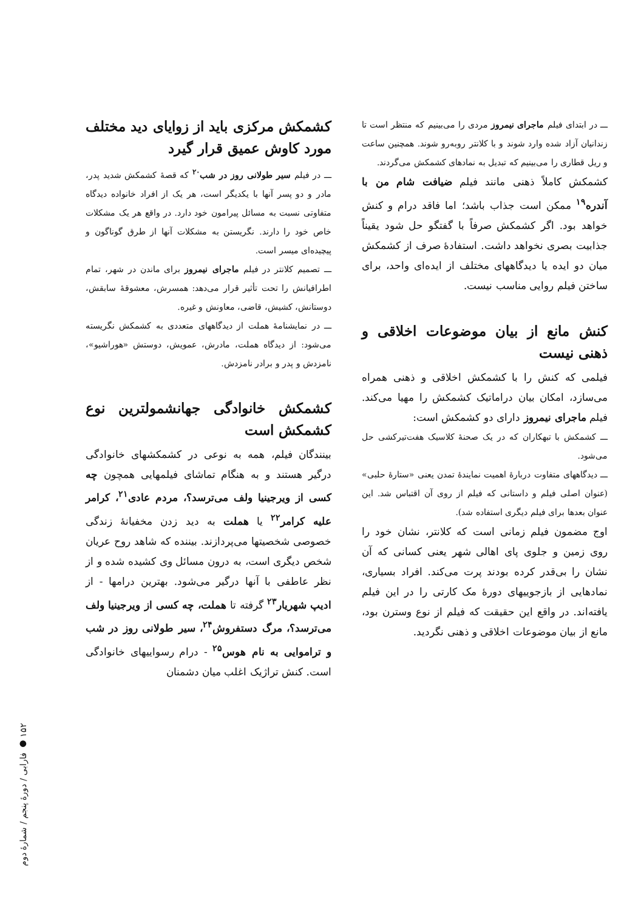ـــ در ابتدای فیلم ماجرای نیمروز مردی را می‌بینیم که منتظر است تا زندانیان آزاد شده وارد شوند و با کلانتر روبه‌رو شوند. همچنین ساعت و ریل قطاری را می‌بینیم که تبدیل به نمادهای کشمکش می‌گردند.
کشمکش کاملاً ذهنی مانند فیلم ضیافت شام من با آندره<sup>۱۹</sup> ممکن است جذاب باشد؛ اما فاقد درام و کنش خواهد بود. اگر کشمکش صرفاً با گفتگو حل شود یقیناً جذابیت بصری نخواهد داشت. استفادهٔ صرف از کشمکش میان دو ایده یا دیدگاههای مختلف از ایده‌ای واحد، برای ساختن فیلم روایی مناسب نیست.
کنش مانع از بیان موضوعات اخلاقی و ذهنی نیست
فیلمی که کنش را با کشمکش اخلاقی و ذهنی همراه می‌سازد، امکان بیان دراماتیک کشمکش را مهیا می‌کند. فیلم ماجرای نیمروز دارای دو کشمکش است:
ـــ کشمکش با تبهکاران که در یک صحنهٔ کلاسیک هفت‌تیرکشی حل می‌شود.
ـــ دیدگاههای متفاوت دربارهٔ اهمیت نمایندهٔ تمدن یعنی «ستارهٔ حلبی» (عنوان اصلی فیلم و داستانی که فیلم از روی آن اقتباس شد. این عنوان بعدها برای فیلم دیگری استفاده شد).
اوج مضمون فیلم زمانی است که کلانتر، نشان خود را روی زمین و جلوی پای اهالی شهر یعنی کسانی که آن نشان را بی‌قدر کرده بودند پرت می‌کند. افراد بسیاری، نمادهایی از بازجوییهای دورهٔ مک کارتی را در این فیلم یافته‌اند. در واقع این حقیقت که فیلم از نوع وسترن بود، مانع از بیان موضوعات اخلاقی و ذهنی نگردید.
کشمکش مرکزی باید از زوایای دید مختلف مورد کاوش عمیق قرار گیرد
ـــ در فیلم سیر طولانی روز در شب<sup>۲۰</sup> که قصهٔ کشمکش شدید پدر، مادر و دو پسر آنها با یکدیگر است، هر یک از افراد خانواده دیدگاه متفاوتی نسبت به مسائل پیرامون خود دارد. در واقع هر یک مشکلات خاص خود را دارند. نگریستن به مشکلات آنها از طرق گوناگون و پیچیده‌ای میسر است.
ـــ تصمیم کلانتر در فیلم ماجرای نیمروز برای ماندن در شهر، تمام اطرافیانش را تحت تأثیر قرار می‌دهد: همسرش، معشوقهٔ سابقش، دوستانش، کشیش، قاضی، معاونش و غیره.
ـــ در نمایشنامهٔ هملت از دیدگاههای متعددی به کشمکش نگریسته می‌شود: از دیدگاه هملت، مادرش، عمویش، دوستش «هوراشیو»، نامزدش و پدر و برادر نامزدش.
کشمکش خانوادگی جهانشمولترین نوع کشمکش است
بینندگان فیلم، همه به نوعی در کشمکشهای خانوادگی درگیر هستند و به هنگام تماشای فیلمهایی همچون چه کسی از ویرجینیا ولف می‌ترسد؟، مردم عادی<sup>۲۱</sup>، کرامر علیه کرامر<sup>۲۲</sup> یا هملت به دید زدن مخفیانهٔ زندگی خصوصی شخصیتها می‌پردازند. بیننده که شاهد روح عریان شخص دیگری است، به درون مسائل وی کشیده شده و از نظر عاطفی با آنها درگیر می‌شود. بهترین درامها - از ادیپ شهریار<sup>۲۳</sup> گرفته تا هملت، چه کسی از ویرجینیا ولف می‌ترسد؟، مرگ دستفروش<sup>۲۴</sup>، سیر طولانی روز در شب و تراموایی به نام هوس<sup>۲۵</sup> - درام رسواییهای خانوادگی است. کنش تراژیک اغلب میان دشمنان
۱۵۲ ● فارابی / دورهٔ پنجم / شمارهٔ دوم